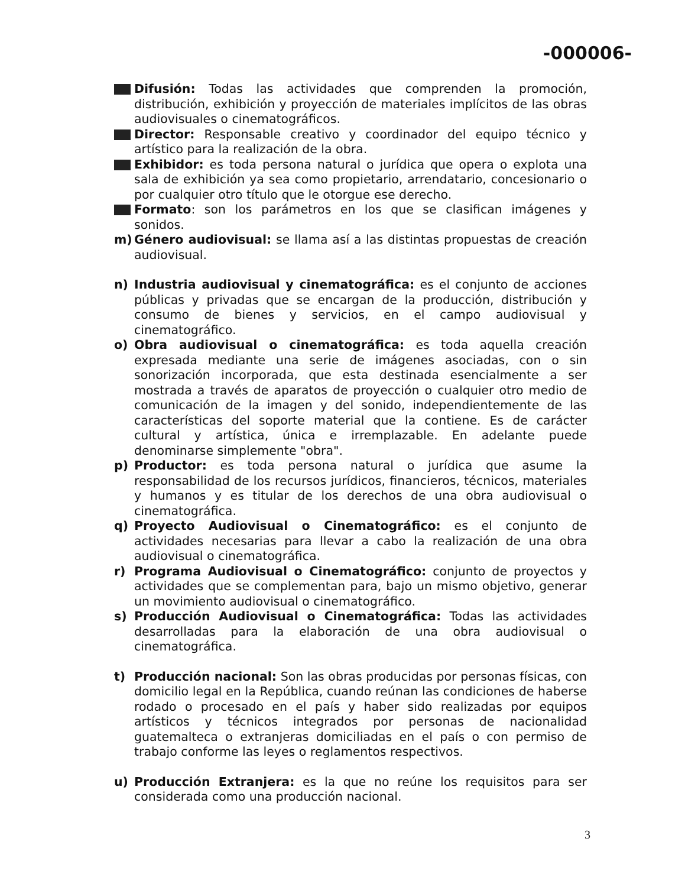-000006-
Difusión: Todas las actividades que comprenden la promoción, distribución, exhibición y proyección de materiales implícitos de las obras audiovisuales o cinematográficos.
Director: Responsable creativo y coordinador del equipo técnico y artístico para la realización de la obra.
Exhibidor: es toda persona natural o jurídica que opera o explota una sala de exhibición ya sea como propietario, arrendatario, concesionario o por cualquier otro título que le otorgue ese derecho.
Formato: son los parámetros en los que se clasifican imágenes y sonidos.
m) Género audiovisual: se llama así a las distintas propuestas de creación audiovisual.
n) Industria audiovisual y cinematográfica: es el conjunto de acciones públicas y privadas que se encargan de la producción, distribución y consumo de bienes y servicios, en el campo audiovisual y cinematográfico.
o) Obra audiovisual o cinematográfica: es toda aquella creación expresada mediante una serie de imágenes asociadas, con o sin sonorización incorporada, que esta destinada esencialmente a ser mostrada a través de aparatos de proyección o cualquier otro medio de comunicación de la imagen y del sonido, independientemente de las características del soporte material que la contiene. Es de carácter cultural y artística, única e irremplazable. En adelante puede denominarse simplemente "obra".
p) Productor: es toda persona natural o jurídica que asume la responsabilidad de los recursos jurídicos, financieros, técnicos, materiales y humanos y es titular de los derechos de una obra audiovisual o cinematográfica.
q) Proyecto Audiovisual o Cinematográfico: es el conjunto de actividades necesarias para llevar a cabo la realización de una obra audiovisual o cinematográfica.
r) Programa Audiovisual o Cinematográfico: conjunto de proyectos y actividades que se complementan para, bajo un mismo objetivo, generar un movimiento audiovisual o cinematográfico.
s) Producción Audiovisual o Cinematográfica: Todas las actividades desarrolladas para la elaboración de una obra audiovisual o cinematográfica.
t) Producción nacional: Son las obras producidas por personas físicas, con domicilio legal en la República, cuando reúnan las condiciones de haberse rodado o procesado en el país y haber sido realizadas por equipos artísticos y técnicos integrados por personas de nacionalidad guatemalteca o extranjeras domiciliadas en el país o con permiso de trabajo conforme las leyes o reglamentos respectivos.
u) Producción Extranjera: es la que no reúne los requisitos para ser considerada como una producción nacional.
3